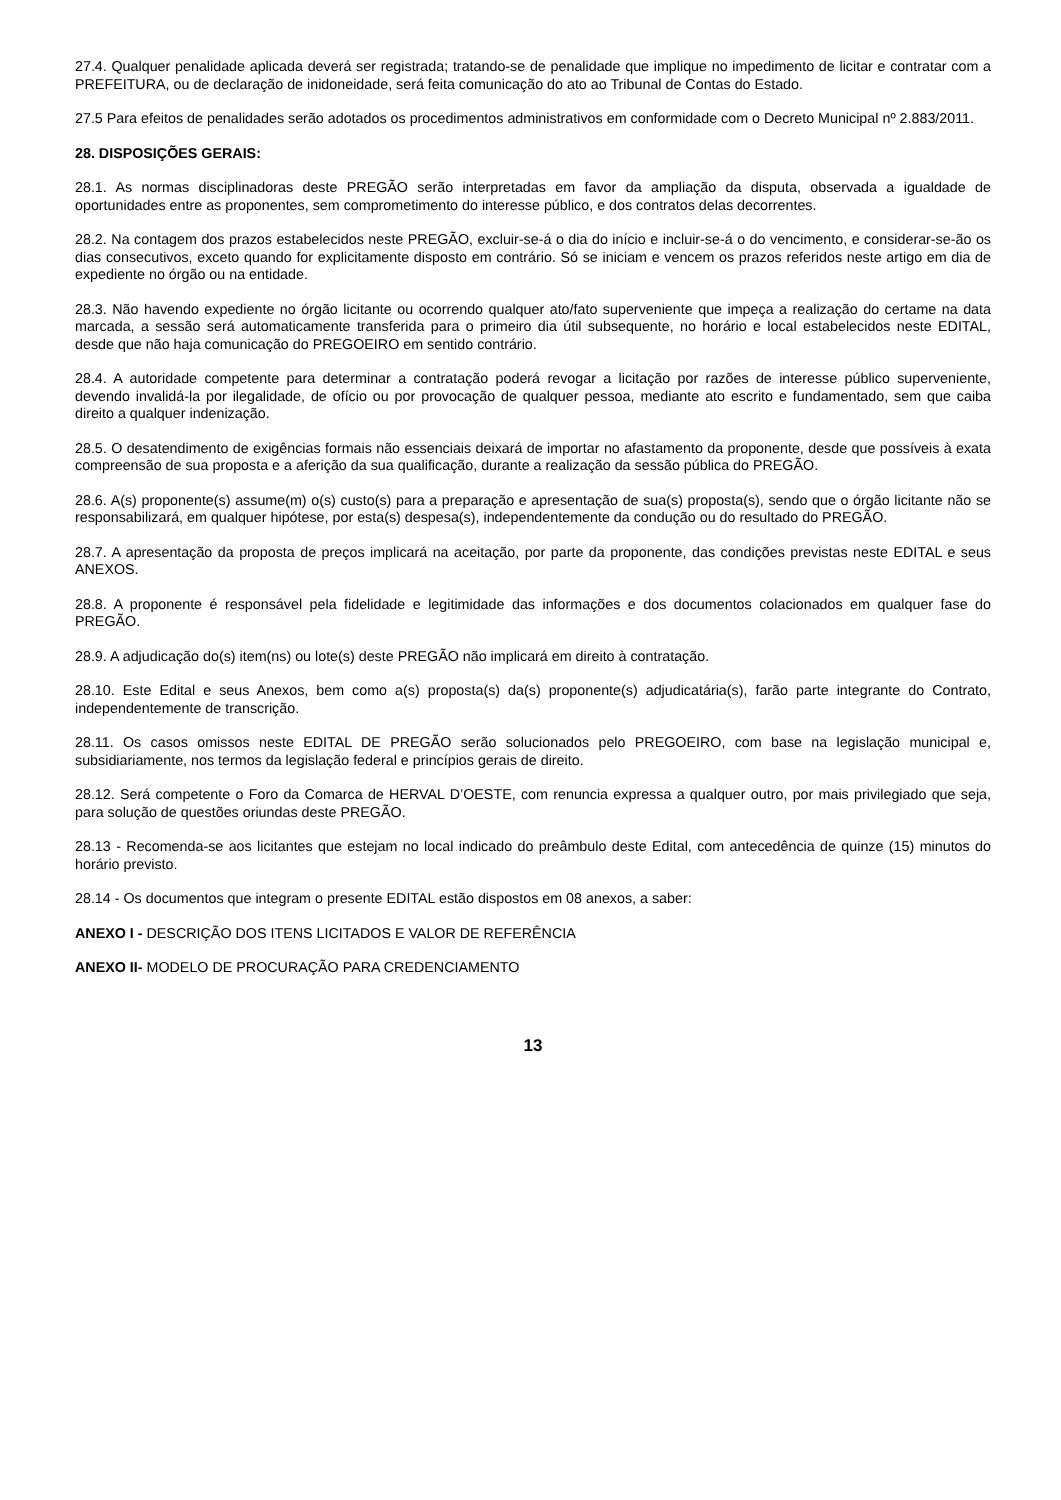27.4. Qualquer penalidade aplicada deverá ser registrada; tratando-se de penalidade que implique no impedimento de licitar e contratar com a PREFEITURA, ou de declaração de inidoneidade, será feita comunicação do ato ao Tribunal de Contas do Estado.
27.5 Para efeitos de penalidades serão adotados os procedimentos administrativos em conformidade com o Decreto Municipal nº 2.883/2011.
28. DISPOSIÇÕES GERAIS:
28.1. As normas disciplinadoras deste PREGÃO serão interpretadas em favor da ampliação da disputa, observada a igualdade de oportunidades entre as proponentes, sem comprometimento do interesse público, e dos contratos delas decorrentes.
28.2. Na contagem dos prazos estabelecidos neste PREGÃO, excluir-se-á o dia do início e incluir-se-á o do vencimento, e considerar-se-ão os dias consecutivos, exceto quando for explicitamente disposto em contrário. Só se iniciam e vencem os prazos referidos neste artigo em dia de expediente no órgão ou na entidade.
28.3. Não havendo expediente no órgão licitante ou ocorrendo qualquer ato/fato superveniente que impeça a realização do certame na data marcada, a sessão será automaticamente transferida para o primeiro dia útil subsequente, no horário e local estabelecidos neste EDITAL, desde que não haja comunicação do PREGOEIRO em sentido contrário.
28.4. A autoridade competente para determinar a contratação poderá revogar a licitação por razões de interesse público superveniente, devendo invalidá-la por ilegalidade, de ofício ou por provocação de qualquer pessoa, mediante ato escrito e fundamentado, sem que caiba direito a qualquer indenização.
28.5. O desatendimento de exigências formais não essenciais deixará de importar no afastamento da proponente, desde que possíveis à exata compreensão de sua proposta e a aferição da sua qualificação, durante a realização da sessão pública do PREGÃO.
28.6. A(s) proponente(s) assume(m) o(s) custo(s) para a preparação e apresentação de sua(s) proposta(s), sendo que o órgão licitante não se responsabilizará, em qualquer hipótese, por esta(s) despesa(s), independentemente da condução ou do resultado do PREGÃO.
28.7. A apresentação da proposta de preços implicará na aceitação, por parte da proponente, das condições previstas neste EDITAL e seus ANEXOS.
28.8. A proponente é responsável pela fidelidade e legitimidade das informações e dos documentos colacionados em qualquer fase do PREGÃO.
28.9. A adjudicação do(s) item(ns) ou lote(s) deste PREGÃO não implicará em direito à contratação.
28.10. Este Edital e seus Anexos, bem como a(s) proposta(s) da(s) proponente(s) adjudicatária(s), farão parte integrante do Contrato, independentemente de transcrição.
28.11. Os casos omissos neste EDITAL DE PREGÃO serão solucionados pelo PREGOEIRO, com base na legislação municipal e, subsidiariamente, nos termos da legislação federal e princípios gerais de direito.
28.12. Será competente o Foro da Comarca de HERVAL D’OESTE, com renuncia expressa a qualquer outro, por mais privilegiado que seja, para solução de questões oriundas deste PREGÃO.
28.13 - Recomenda-se aos licitantes que estejam no local indicado do preâmbulo deste Edital, com antecedência de quinze (15) minutos do horário previsto.
28.14 - Os documentos que integram o presente EDITAL estão dispostos em 08 anexos, a saber:
ANEXO I - DESCRIÇÃO DOS ITENS LICITADOS E VALOR DE REFERÊNCIA
ANEXO II- MODELO DE PROCURAÇÃO PARA CREDENCIAMENTO
13